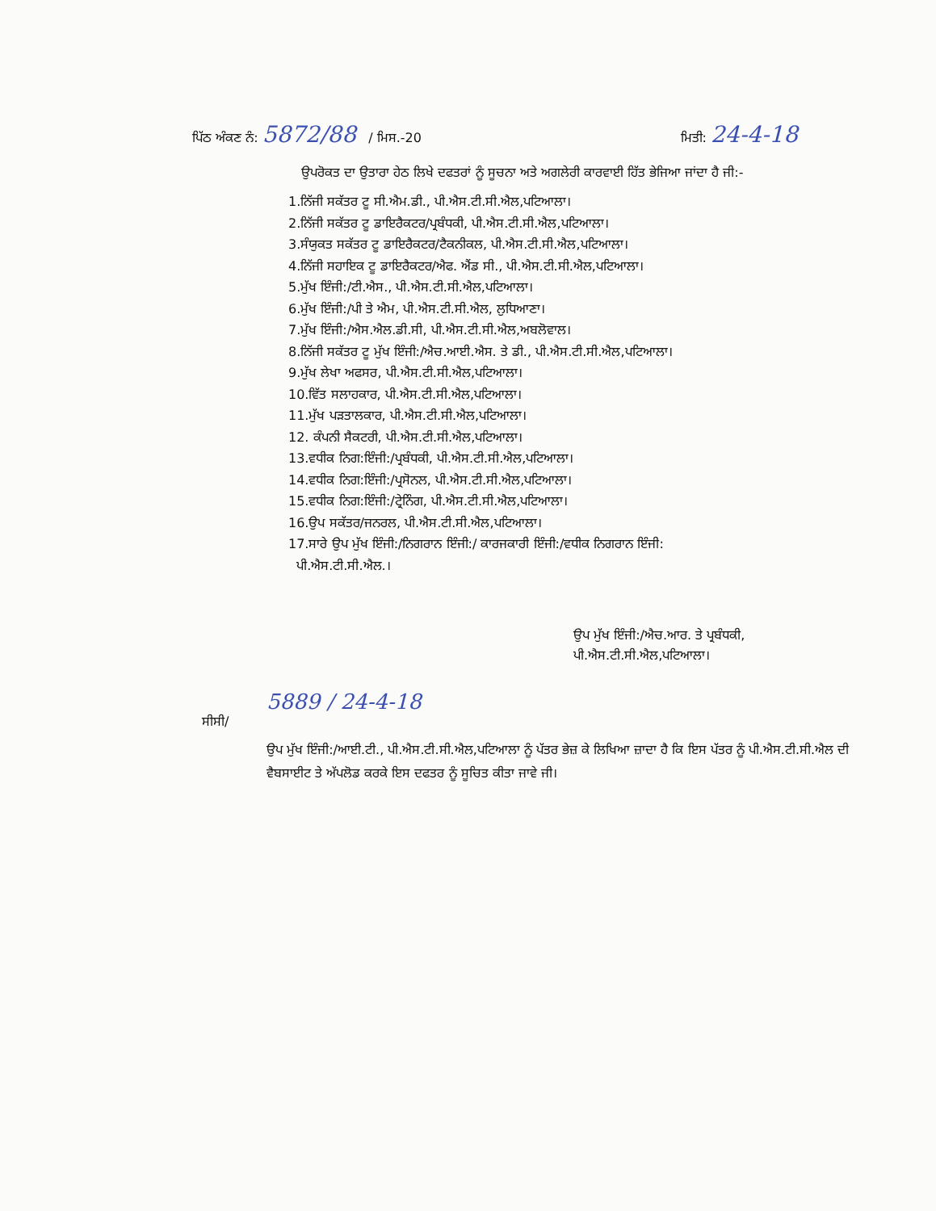ਪਿੱਠ ਅੰਕਣ ਨੰ: 5872/88 / ਮਿਸ.-20 ਮਿਤੀ: 24-4-18
ਉਪਰੋਕਤ ਦਾ ਉਤਾਰਾ ਹੇਠ ਲਿਖੇ ਦਫਤਰਾਂ ਨੂੰ ਸੂਚਨਾ ਅਤੇ ਅਗਲੇਰੀ ਕਾਰਵਾਈ ਹਿੱਤ ਭੇਜਿਆ ਜਾਂਦਾ ਹੈ ਜੀ:-
1.ਨਿੱਜੀ ਸਕੱਤਰ ਟੂ ਸੀ.ਐਮ.ਡੀ., ਪੀ.ਐਸ.ਟੀ.ਸੀ.ਐਲ,ਪਟਿਆਲਾ।
2.ਨਿੱਜੀ ਸਕੱਤਰ ਟੂ ਡਾਇਰੈਕਟਰ/ਪ੍ਰਬੰਧਕੀ, ਪੀ.ਐਸ.ਟੀ.ਸੀ.ਐਲ,ਪਟਿਆਲਾ।
3.ਸੰਯੁਕਤ ਸਕੱਤਰ ਟੂ ਡਾਇਰੈਕਟਰ/ਟੈਕਨੀਕਲ, ਪੀ.ਐਸ.ਟੀ.ਸੀ.ਐਲ,ਪਟਿਆਲਾ।
4.ਨਿੱਜੀ ਸਹਾਇਕ ਟੂ ਡਾਇਰੈਕਟਰ/ਐਫ. ਐਂਡ ਸੀ., ਪੀ.ਐਸ.ਟੀ.ਸੀ.ਐਲ,ਪਟਿਆਲਾ।
5.ਮੁੱਖ ਇੰਜੀ:/ਟੀ.ਐਸ., ਪੀ.ਐਸ.ਟੀ.ਸੀ.ਐਲ,ਪਟਿਆਲਾ।
6.ਮੁੱਖ ਇੰਜੀ:/ਪੀ ਤੇ ਐਮ, ਪੀ.ਐਸ.ਟੀ.ਸੀ.ਐਲ, ਲੁਧਿਆਣਾ।
7.ਮੁੱਖ ਇੰਜੀ:/ਐਸ.ਐਲ.ਡੀ.ਸੀ, ਪੀ.ਐਸ.ਟੀ.ਸੀ.ਐਲ,ਅਬਲੋਵਾਲ।
8.ਨਿੱਜੀ ਸਕੱਤਰ ਟੂ ਮੁੱਖ ਇੰਜੀ:/ਐਚ.ਆਈ.ਐਸ. ਤੇ ਡੀ., ਪੀ.ਐਸ.ਟੀ.ਸੀ.ਐਲ,ਪਟਿਆਲਾ।
9.ਮੁੱਖ ਲੇਖਾ ਅਫਸਰ, ਪੀ.ਐਸ.ਟੀ.ਸੀ.ਐਲ,ਪਟਿਆਲਾ।
10.ਵਿੱਤ ਸਲਾਹਕਾਰ, ਪੀ.ਐਸ.ਟੀ.ਸੀ.ਐਲ,ਪਟਿਆਲਾ।
11.ਮੁੱਖ ਪੜਤਾਲਕਾਰ, ਪੀ.ਐਸ.ਟੀ.ਸੀ.ਐਲ,ਪਟਿਆਲਾ।
12. ਕੰਪਨੀ ਸੈਕਟਰੀ, ਪੀ.ਐਸ.ਟੀ.ਸੀ.ਐਲ,ਪਟਿਆਲਾ।
13.ਵਧੀਕ ਨਿਗ:ਇੰਜੀ:/ਪ੍ਰਬੰਧਕੀ, ਪੀ.ਐਸ.ਟੀ.ਸੀ.ਐਲ,ਪਟਿਆਲਾ।
14.ਵਧੀਕ ਨਿਗ:ਇੰਜੀ:/ਪ੍ਰਸੋਨਲ, ਪੀ.ਐਸ.ਟੀ.ਸੀ.ਐਲ,ਪਟਿਆਲਾ।
15.ਵਧੀਕ ਨਿਗ:ਇੰਜੀ:/ਟ੍ਰੇਨਿੰਗ, ਪੀ.ਐਸ.ਟੀ.ਸੀ.ਐਲ,ਪਟਿਆਲਾ।
16.ਉਪ ਸਕੱਤਰ/ਜਨਰਲ, ਪੀ.ਐਸ.ਟੀ.ਸੀ.ਐਲ,ਪਟਿਆਲਾ।
17.ਸਾਰੇ ਉਪ ਮੁੱਖ ਇੰਜੀ:/ਨਿਗਰਾਨ ਇੰਜੀ:/ ਕਾਰਜਕਾਰੀ ਇੰਜੀ:/ਵਧੀਕ ਨਿਗਰਾਨ ਇੰਜੀ:
ਪੀ.ਐਸ.ਟੀ.ਸੀ.ਐਲ.।
ਉਪ ਮੁੱਖ ਇੰਜੀ:/ਐਚ.ਆਰ. ਤੇ ਪ੍ਰਬੰਧਕੀ,
ਪੀ.ਐਸ.ਟੀ.ਸੀ.ਐਲ,ਪਟਿਆਲਾ।
5889 / 24-4-18
ਸੀਸੀ/
ਉਪ ਮੁੱਖ ਇੰਜੀ:/ਆਈ.ਟੀ., ਪੀ.ਐਸ.ਟੀ.ਸੀ.ਐਲ,ਪਟਿਆਲਾ ਨੂੰ ਪੱਤਰ ਭੇਜ਼ ਕੇ ਲਿਖਿਆ ਜ਼ਾਦਾ ਹੈ ਕਿ ਇਸ ਪੱਤਰ ਨੂੰ ਪੀ.ਐਸ.ਟੀ.ਸੀ.ਐਲ ਦੀ ਵੈਬਸਾਈਟ ਤੇ ਅੱਪਲੋਡ ਕਰਕੇ ਇਸ ਦਫਤਰ ਨੂੰ ਸੂਚਿਤ ਕੀਤਾ ਜਾਵੇ ਜੀ।